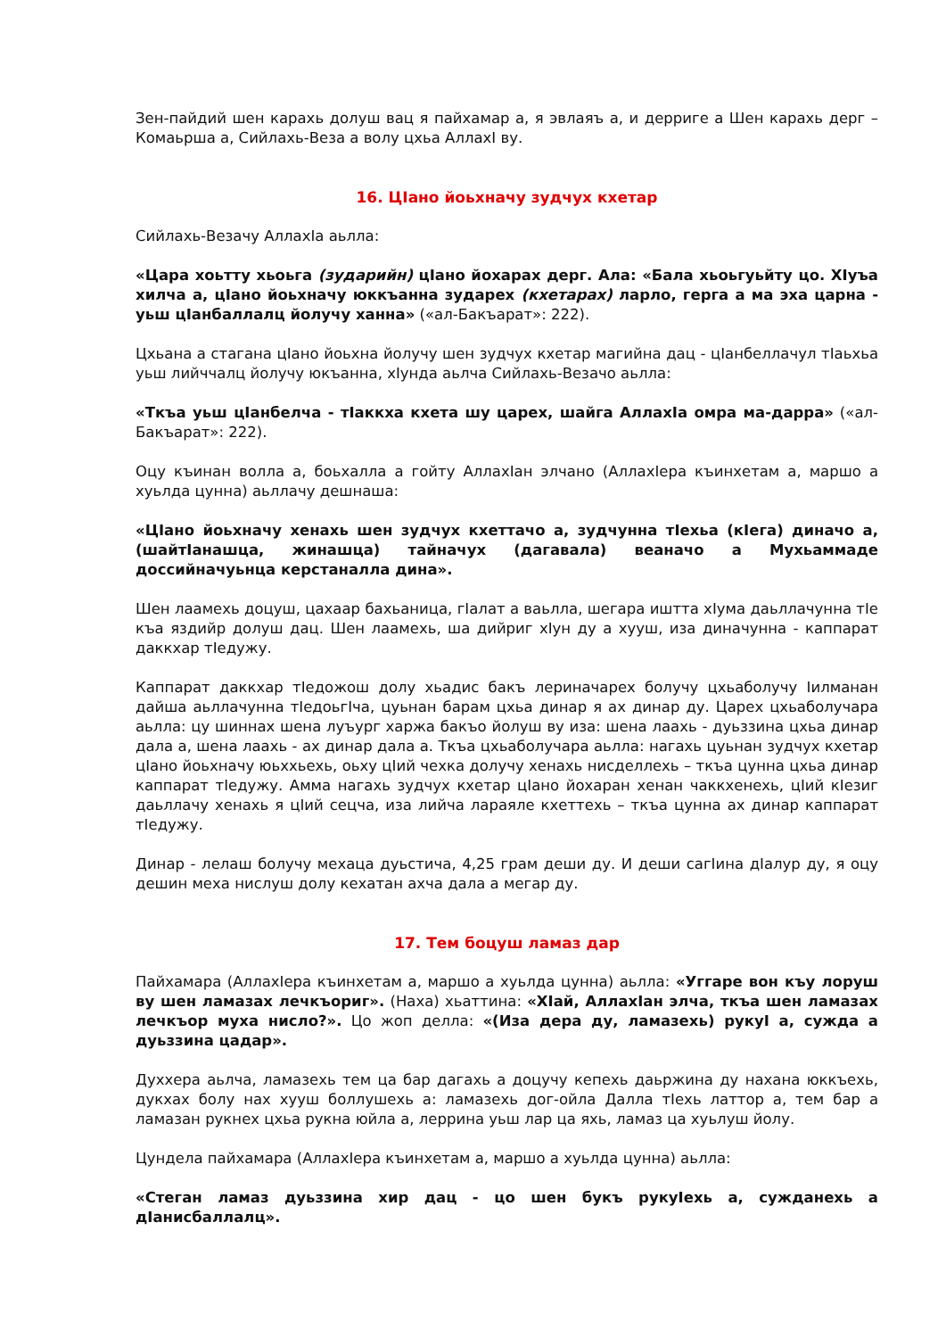Зен-пайдий шен карахь долуш вац я пайхамар а, я эвлаяъ а, и дерриге а Шен карахь дерг – Комаьрша а, Сийлахь-Веза а волу цхьа АллахI ву.
16. ЦIано йоьхначу зудчух кхетар
Сийлахь-Везачу АллахIа аьлла:
«Цара хоьтту хьоьга (зударийн) цIано йохарах дерг. Ала: «Бала хьоьгуьйту цо. ХIуъа хилча а, цIано йоьхначу юккъанна зударех (кхетарах) ларло, герга а ма эха царна - уьш цIанбаллалц йолучу ханна» («ал-Бакъарат»: 222).
Цхьана а стагана цIано йоьхна йолучу шен зудчух кхетар магийна дац - цIанбеллачул тIаьхьа уьш лийччалц йолучу юкъанна, хIунда аьлча Сийлахь-Везачо аьлла:
«Ткъа уьш цIанбелча - тIаккха кхета шу царех, шайга АллахIа омра ма-дарра» («ал-Бакъарат»: 222).
Оцу къинан волла а, боьхалла а гойту АллахIан элчано (АллахIера къинхетам а, маршо а хуьлда цунна) аьллачу дешнаша:
«ЦIано йоьхначу хенахь шен зудчух кхеттачо а, зудчунна тIехьа (кIега) диначо а, (шайтIанашца, жинашца) тайначух (дагавала) веаначо а Мухьаммаде доссийначуьнца керстаналла дина».
Шен лаамехь доцуш, цахаар бахьаница, гIалат а ваьлла, шегара иштта хIума даьллачунна тIе къа яздийр долуш дац. Шен лаамехь, ша дийриг хIун ду а хууш, иза диначунна - каппарат даккхар тIедужу.
Каппарат даккхар тIедожош долу хьадис бакъ лериначарех болучу цхьаболучу Iилманан дайша аьллачунна тIедоьгIча, цуьнан барам цхьа динар я ах динар ду. Царех цхьаболучара аьлла: цу шиннах шена луъург харжа бакъо йолуш ву иза: шена лаахь - дуьззина цхьа динар дала а, шена лаахь - ах динар дала а. Ткъа цхьаболучара аьлла: нагахь цуьнан зудчух кхетар цIано йоьхначу юьххьехь, оьху цIий чехка долучу хенахь нисделлехь – ткъа цунна цхьа динар каппарат тIедужу. Амма нагахь зудчух кхетар цIано йохаран хенан чаккхенехь, цIий кIезиг даьллачу хенахь я цIий сецча, иза лийча лараяле кхеттехь – ткъа цунна ах динар каппарат тIедужу.
Динар - лелаш болучу мехаца дуьстича, 4,25 грам деши ду. И деши сагIина дIалур ду, я оцу дешин меха нислуш долу кехатан ахча дала а мегар ду.
17. Тем боцуш ламаз дар
Пайхамара (АллахIера къинхетам а, маршо а хуьлда цунна) аьлла: «Уггаре вон къу лоруш ву шен ламазах лечкъориг». (Наха) хьаттина: «ХIай, АллахIан элча, ткъа шен ламазах лечкъор муха нисло?». Цо жоп делла: «(Иза дера ду, ламазехь) рукуI а, сужда а дуьззина цадар».
Духхера аьлча, ламазехь тем ца бар дагахь а доцучу кепехь даьржина ду нахана юккъехь, дукхах болу нах хууш боллушехь а: ламазехь дог-ойла Далла тIехь латтор а, тем бар а ламазан рукнех цхьа рукна юйла а, леррина уьш лар ца яхь, ламаз ца хуьлуш йолу.
Цундела пайхамара (АллахIера къинхетам а, маршо а хуьлда цунна) аьлла:
«Стеган ламаз дуьззина хир дац - цо шен букъ рукуIехь а, сужданехь а дIанисбаллалц».